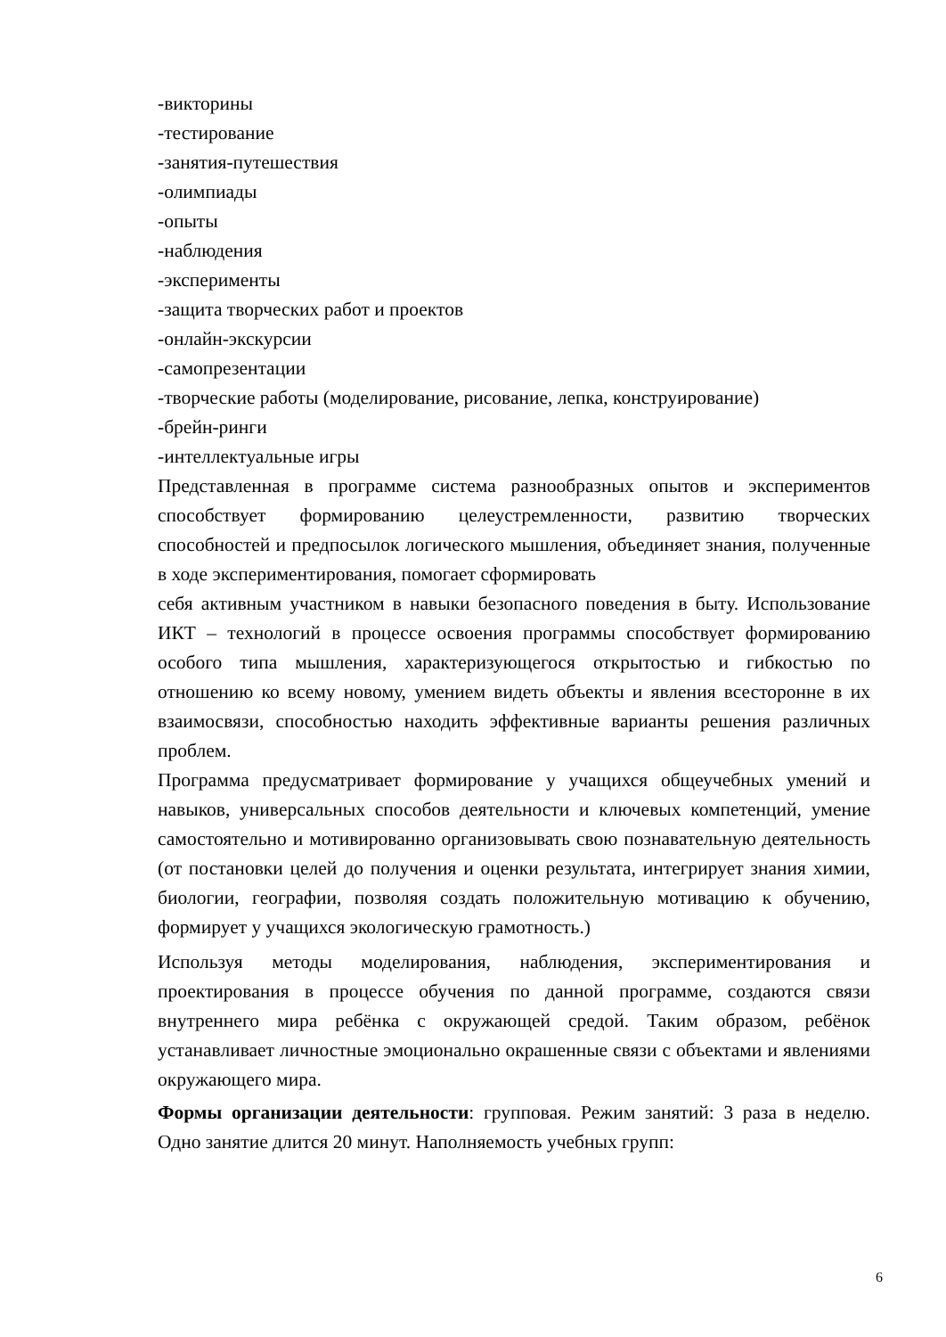-викторины
-тестирование
-занятия-путешествия
-олимпиады
-опыты
-наблюдения
-эксперименты
-защита творческих работ и проектов
-онлайн-экскурсии
-самопрезентации
-творческие работы (моделирование, рисование, лепка, конструирование)
-брейн-ринги
-интеллектуальные игры
Представленная в программе система разнообразных опытов и экспериментов способствует формированию целеустремленности, развитию творческих способностей и предпосылок логического мышления, объединяет знания, полученные в ходе экспериментирования, помогает сформировать
себя активным участником в навыки безопасного поведения в быту. Использование ИКТ – технологий в процессе освоения программы способствует формированию особого типа мышления, характеризующегося открытостью и гибкостью по отношению ко всему новому, умением видеть объекты и явления всесторонне в их взаимосвязи, способностью находить эффективные варианты решения различных проблем.
Программа предусматривает формирование у учащихся общеучебных умений и навыков, универсальных способов деятельности и ключевых компетенций, умение самостоятельно и мотивированно организовывать свою познавательную деятельность (от постановки целей до получения и оценки результата, интегрирует знания химии, биологии, географии, позволяя создать положительную мотивацию к обучению, формирует у учащихся экологическую грамотность.)
Используя методы моделирования, наблюдения, экспериментирования и проектирования в процессе обучения по данной программе, создаются связи внутреннего мира ребёнка с окружающей средой. Таким образом, ребёнок устанавливает личностные эмоционально окрашенные связи с объектами и явлениями окружающего мира.
Формы организации деятельности: групповая. Режим занятий: 3 раза в неделю. Одно занятие длится 20 минут. Наполняемость учебных групп:
6